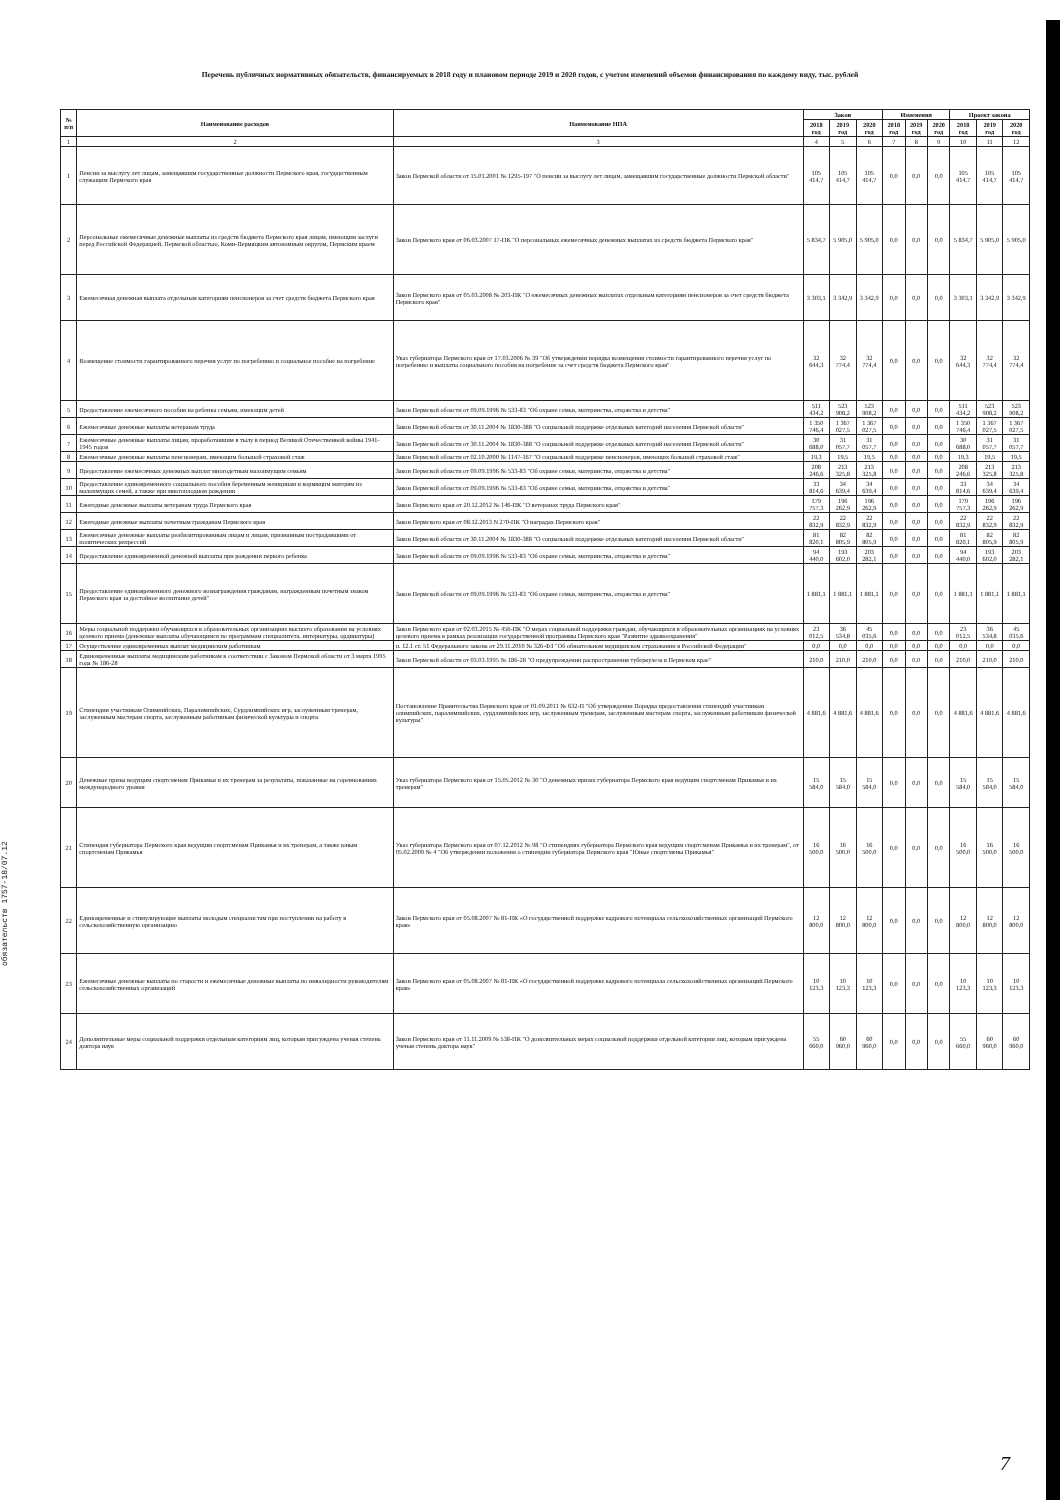Перечень публичных нормативных обязательств, финансируемых в 2018 году и плановом периоде 2019 и 2020 годов, с учетом изменений объемов финансирования по каждому виду, тыс. рублей
обязательств 1757-18/07.12
| № п/п | Наименование расходов | Наименование НПА | Закон | | | Изменения | | | Проект закона | | |
| --- | --- | --- | --- | --- | --- | --- | --- | --- | --- | --- | --- |
| | | | 2018 год | 2019 год | 2020 год | 2018 год | 2019 год | 2020 год | 2018 год | 2019 год | 2020 год |
| 1 | 2 | 3 | 4 | 5 | 6 | 7 | 8 | 9 | 10 | 11 | 12 |
| 1 | Пенсии за выслугу лет лицам, замещавшим государственные должности Пермского края, государственным служащим Пермского края | Закон Пермской области от 15.01.2001 № 1295-197 "О пенсии за выслугу лет лицам, замещавшим государственные должности Пермской области" | 105 414,7 | 105 414,7 | 105 414,7 | 0,0 | 0,0 | 0,0 | 105 414,7 | 105 414,7 | 105 414,7 |
| 2 | Персональные ежемесячные денежные выплаты из средств бюджета Пермского края лицам, имеющим заслуги перед Российской Федерацией, Пермской областью, Коми-Пермяцким автономным округом, Пермским краем | Закон Пермского края от 06.03.2007 17-ПК "О персональных ежемесячных денежных выплатах из средств бюджета Пермского края" | 5 834,7 | 5 905,0 | 5 905,0 | 0,0 | 0,0 | 0,0 | 5 834,7 | 5 905,0 | 5 905,0 |
| 3 | Ежемесячная денежная выплата отдельным категориям пенсионеров за счет средств бюджета Пермского края | Закон Пермского края от 05.03.2008 № 203-ПК "О ежемесячных денежных выплатах отдельным категориям пенсионеров за счет средств бюджета Пермского края" | 3 303,1 | 3 342,9 | 3 342,9 | 0,0 | 0,0 | 0,0 | 3 303,1 | 3 342,9 | 3 342,9 |
| 4 | Возмещение стоимости гарантированного перечня услуг по погребению и социальное пособие на погребение | Указ губернатора Пермского края от 17.03.2006 № 39 "Об утверждении порядка возмещения стоимости гарантированного перечня услуг по погребению и выплаты социального пособия на погребение за счет средств бюджета Пермского края" | 32 644,3 | 32 774,4 | 32 774,4 | 0,0 | 0,0 | 0,0 | 32 644,3 | 32 774,4 | 32 774,4 |
| 5 | Предоставление ежемесячного пособия на ребенка семьям, имеющим детей | Закон Пермской области от 09.09.1996 № 533-83 "Об охране семьи, материнства, отцовства и детства" | 511 434,2 | 523 908,2 | 523 908,2 | 0,0 | 0,0 | 0,0 | 511 434,2 | 523 908,2 | 523 908,2 |
| 6 | Ежемесячные денежные выплаты ветеранам труда | Закон Пермской области от 30.11.2004 № 1830-388 "О социальной поддержке отдельных категорий населения Пермской области" | 1 350 746,4 | 1 367 027,5 | 1 367 027,5 | 0,0 | 0,0 | 0,0 | 1 350 746,4 | 1 367 027,5 | 1 367 027,5 |
| 7 | Ежемесячные денежные выплаты лицам, проработавшим в тылу в период Великой Отечественной войны 1941-1945 годов | Закон Пермской области от 30.11.2004 № 1830-388 "О социальной поддержке отдельных категорий населения Пермской области" | 30 688,0 | 31 057,7 | 31 057,7 | 0,0 | 0,0 | 0,0 | 30 688,0 | 31 057,7 | 31 057,7 |
| 8 | Ежемесячные денежные выплаты пенсионерам, имеющим большой страховой стаж | Закон Пермской области от 02.10.2000 № 1147-167 "О социальной поддержке пенсионеров, имеющих большой страховой стаж" | 19,3 | 19,5 | 19,5 | 0,0 | 0,0 | 0,0 | 19,3 | 19,5 | 19,5 |
| 9 | Предоставление ежемесячных денежных выплат многодетным малоимущим семьям | Закон Пермской области от 09.09.1996 № 533-83 "Об охране семьи, материнства, отцовства и детства" | 208 246,6 | 213 325,8 | 213 325,8 | 0,0 | 0,0 | 0,0 | 208 246,6 | 213 325,8 | 213 325,8 |
| 10 | Предоставление единовременного социального пособия беременным женщинам и кормящим матерям из малоимущих семей, а также при многоплодном рождении | Закон Пермской области от 09.09.1996 № 533-83 "Об охране семьи, материнства, отцовства и детства" | 33 814,6 | 34 639,4 | 34 639,4 | 0,0 | 0,0 | 0,0 | 33 814,6 | 34 639,4 | 34 639,4 |
| 11 | Ежегодные денежные выплаты ветеранам труда Пермского края | Закон Пермского края от 20.12.2012 № 146-ПК "О ветеранах труда Пермского края" | 179 757,3 | 196 262,9 | 196 262,9 | 0,0 | 0,0 | 0,0 | 179 757,3 | 196 262,9 | 196 262,9 |
| 12 | Ежегодные денежные выплаты почетным гражданам Пермского края | Закон Пермского края от 08.12.2013 N 270-ПК "О наградах Пермского края" | 22 832,9 | 22 832,9 | 22 832,9 | 0,0 | 0,0 | 0,0 | 22 832,9 | 22 832,9 | 22 832,9 |
| 13 | Ежемесячные денежные выплаты реабилитированным лицам и лицам, признанным пострадавшими от политических репрессий | Закон Пермской области от 30.11.2004 № 1830-388 "О социальной поддержке отдельных категорий населения Пермской области" | 81 820,1 | 82 805,9 | 82 805,9 | 0,0 | 0,0 | 0,0 | 81 820,1 | 82 805,9 | 82 805,9 |
| 14 | Предоставление единовременной денежной выплаты при рождении первого ребенка | Закон Пермской области от 09.09.1996 № 533-83 "Об охране семьи, материнства, отцовства и детства" | 94 440,0 | 193 602,0 | 203 282,1 | 0,0 | 0,0 | 0,0 | 94 440,0 | 193 602,0 | 203 282,1 |
| 15 | Предоставление единовременного денежного вознаграждения гражданам, награжденным почетным знаком Пермского края за достойное воспитание детей" | Закон Пермской области от 09.09.1996 № 533-83 "Об охране семьи, материнства, отцовства и детства" | 1 881,1 | 1 881,1 | 1 881,1 | 0,0 | 0,0 | 0,0 | 1 881,1 | 1 881,1 | 1 881,1 |
| 16 | Меры социальной поддержки обучающихся в образовательных организациях высшего образования на условиях целевого приема (денежные выплаты обучающимся по программам специалитета, интернатуры, ординатуры) | Закон Пермского края от 02.03.2015 № 456-ПК "О мерах социальной поддержки граждан, обучающихся в образовательных организациях на условиях целевого приема в рамках реализации государственной программы Пермского края "Развитие здравоохранения" | 23 012,5 | 36 534,8 | 45 035,6 | 0,0 | 0,0 | 0,0 | 23 012,5 | 36 534,8 | 45 035,6 |
| 17 | Осуществление единовременных выплат медицинским работникам | п. 12.1 ст. 51 Федерального закона от 29.11.2010 № 326-ФЗ "Об обязательном медицинском страховании в Российской Федерации" | 0,0 | 0,0 | 0,0 | 0,0 | 0,0 | 0,0 | 0,0 | 0,0 | 0,0 |
| 18 | Единовременные выплаты медицинским работникам в соответствии с Законом Пермской области от 3 марта 1995 года № 186-28 | Закон Пермской области от 03.03.1995 № 186-28 "О предупреждении распространения туберкулеза в Пермском крае" | 210,0 | 210,0 | 210,0 | 0,0 | 0,0 | 0,0 | 210,0 | 210,0 | 210,0 |
| 19 | Стипендии участникам Олимпийских, Паралимпийских, Сурдлимпийских игр, заслуженным тренерам, заслуженным мастерам спорта, заслуженным работникам физической культуры и спорта | Постановление Правительства Пермского края от 01.09.2011 № 632-П "Об утверждении Порядка предоставления стипендий участникам олимпийских, паралимпийских, сурдлимпийских игр, заслуженным тренерам, заслуженным мастерам спорта, заслуженным работникам физической культуры" | 4 881,6 | 4 881,6 | 4 881,6 | 0,0 | 0,0 | 0,0 | 4 881,6 | 4 881,6 | 4 881,6 |
| 20 | Денежные призы ведущим спортсменам Прикамья и их тренерам за результаты, показанные на соревнованиях международного уровня | Указ губернатора Пермского края от 15.05.2012 № 30 "О денежных призах губернатора Пермского края ведущим спортсменам Прикамья и их тренерам" | 15 584,0 | 15 584,0 | 15 584,0 | 0,0 | 0,0 | 0,0 | 15 584,0 | 15 584,0 | 15 584,0 |
| 21 | Стипендия губернатора Пермского края ведущим спортсменам Прикамья и их тренерам, а также юным спортсменам Прикамья | Указ губернатора Пермского края от 07.12.2012 № 98 "О стипендиях губернатора Пермского края ведущим спортсменам Прикамья и их тренерам", от 05.02.2009 № 4 "Об утверждении положения о стипендии губернатора Пермского края "Юные спортсмены Прикамья" | 16 500,0 | 16 500,0 | 16 500,0 | 0,0 | 0,0 | 0,0 | 16 500,0 | 16 500,0 | 16 500,0 |
| 22 | Единовременные и стимулирующие выплаты молодым специалистам при поступлении на работу в сельскохозяйственную организацию | Закон Пермского края от 05.08.2007 № 81-ПК «О государственной поддержке кадрового потенциала сельскохозяйственных организаций Пермского края» | 12 800,0 | 12 800,0 | 12 800,0 | 0,0 | 0,0 | 0,0 | 12 800,0 | 12 800,0 | 12 800,0 |
| 23 | Ежемесячные денежные выплаты по старости и ежемесячные денежные выплаты по инвалидности руководителям сельскохозяйственных организаций | Закон Пермского края от 05.08.2007 № 81-ПК «О государственной поддержке кадрового потенциала сельскохозяйственных организаций Пермского края» | 10 123,3 | 10 123,3 | 10 123,3 | 0,0 | 0,0 | 0,0 | 10 123,3 | 10 123,3 | 10 123,3 |
| 24 | Дополнительные меры социальной поддержки отдельным категориям лиц, которым присуждена ученая степень доктора наук | Закон Пермского края от 11.11.2009 № 538-ПК "О дополнительных мерах социальной поддержки отдельной категории лиц, которым присуждена ученая степень доктора наук" | 55 660,0 | 60 960,0 | 60 960,0 | 0,0 | 0,0 | 0,0 | 55 660,0 | 60 960,0 | 60 960,0 |
7